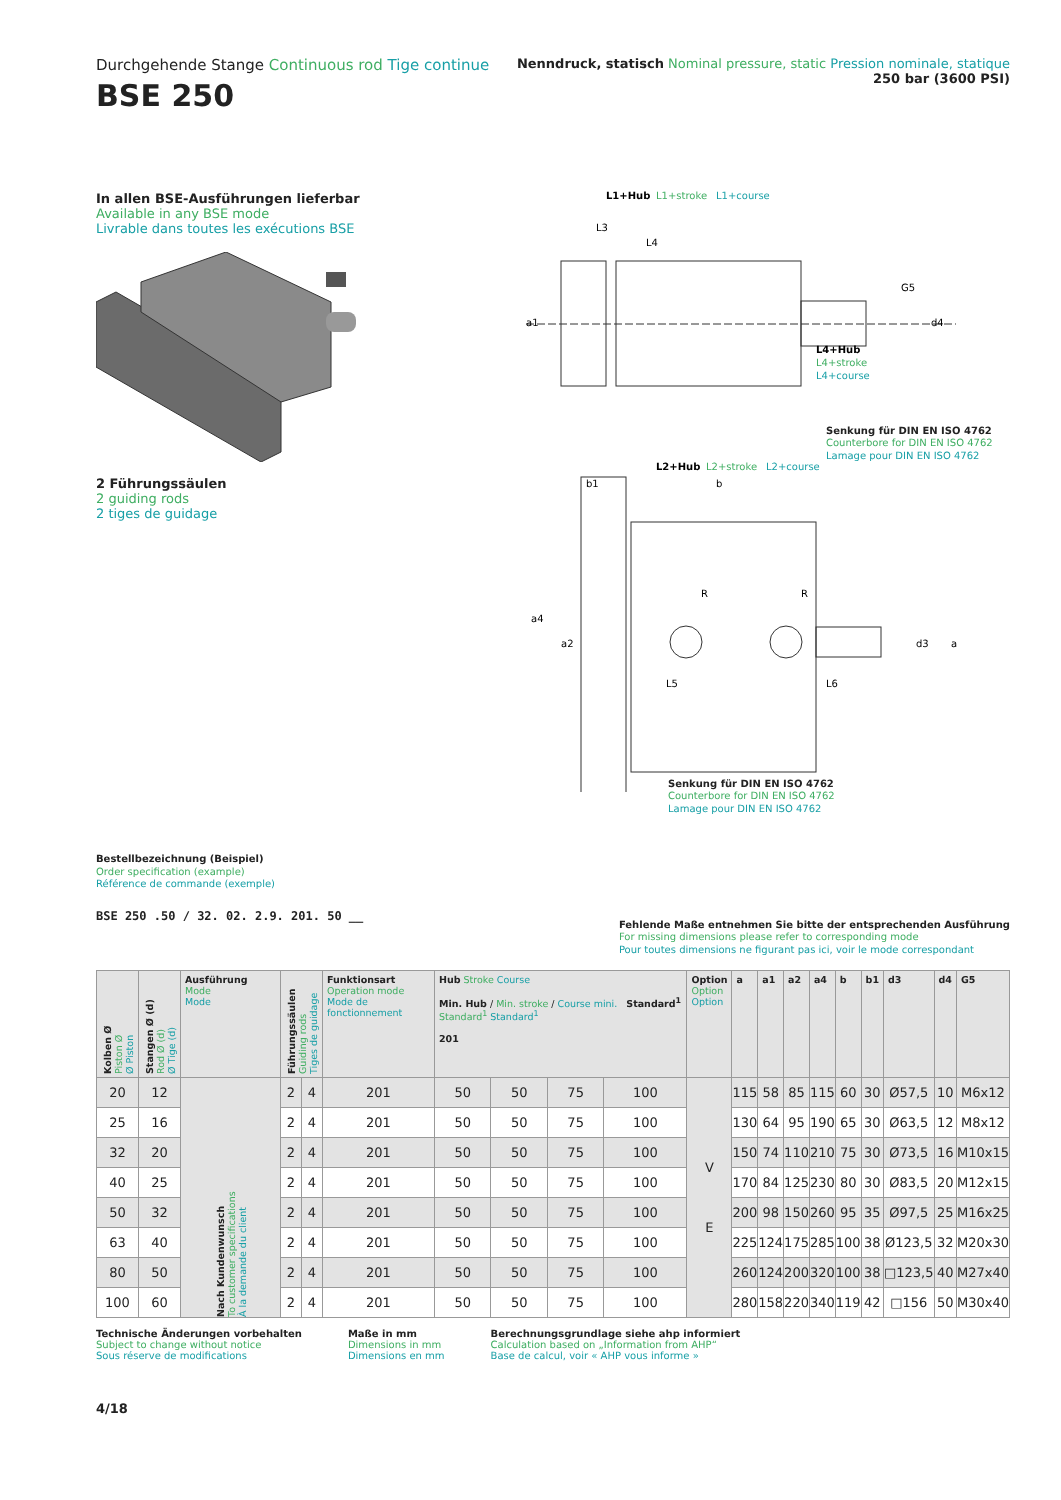Durchgehende Stange Continuous rod Tige continue
BSE 250
Nenndruck, statisch Nominal pressure, static Pression nominale, statique
250 bar (3600 PSI)
In allen BSE-Ausführungen lieferbar
Available in any BSE mode
Livrable dans toutes les exécutions BSE 2 Führungssäulen
2 guiding rods
2 tiges de guidage
L1+Hub
L1+stroke
L1+course
L3
L4
a1
d4
G5
L4+Hub
L4+stroke
L4+course
Senkung für DIN EN ISO 4762
Counterbore for DIN EN ISO 4762
Lamage pour DIN EN ISO 4762
L2+Hub
L2+stroke
L2+course
b1
b
a4
a2
d3
a
R
R
L5
L6
Senkung für DIN EN ISO 4762
Counterbore for DIN EN ISO 4762
Lamage pour DIN EN ISO 4762
Bestellbezeichnung (Beispiel)
Order specification (example)
Référence de commande (exemple)
BSE 250 .50 / 32. 02. 2.9. 201. 50 __
Fehlende Maße entnehmen Sie bitte der entsprechenden Ausführung
For missing dimensions please refer to corresponding mode
Pour toutes dimensions ne figurant pas ici, voir le mode correspondant
| Kolben Ø Piston Ø Ø Piston | Stangen Ø (d) Rod Ø (d) Ø Tige (d) | Ausführung Mode Mode | Führungssäulen Guiding rods Tiges de guidage | | Funktionsart Operation mode Mode de fonctionnement | Hub Stroke Course Min. Hub / Min. stroke / Course mini. Standard<sup>1</sup> Standard<sup>1</sup> Standard<sup>1</sup> 201 | | | | Option Option Option | a | a1 | a2 | a4 | b | b1 | d3 | d4 | G5 |
| --- | --- | --- | --- | --- | --- | --- | --- | --- | --- | --- | --- | --- | --- | --- | --- | --- | --- | --- | --- |
| 20 | 12 | Nach Kundenwunsch To customer specifications À la demande du client | 2 | 4 | 201 | 50 | 50 | 75 | 100 | V E | 115 | 58 | 85 | 115 | 60 | 30 | Ø57,5 | 10 | M6x12 |
| 25 | 16 | | 2 | 4 | 201 | 50 | 50 | 75 | 100 | | 130 | 64 | 95 | 190 | 65 | 30 | Ø63,5 | 12 | M8x12 |
| 32 | 20 | | 2 | 4 | 201 | 50 | 50 | 75 | 100 | | 150 | 74 | 110 | 210 | 75 | 30 | Ø73,5 | 16 | M10x15 |
| 40 | 25 | | 2 | 4 | 201 | 50 | 50 | 75 | 100 | | 170 | 84 | 125 | 230 | 80 | 30 | Ø83,5 | 20 | M12x15 |
| 50 | 32 | | 2 | 4 | 201 | 50 | 50 | 75 | 100 | | 200 | 98 | 150 | 260 | 95 | 35 | Ø97,5 | 25 | M16x25 |
| 63 | 40 | | 2 | 4 | 201 | 50 | 50 | 75 | 100 | | 225 | 124 | 175 | 285 | 100 | 38 | Ø123,5 | 32 | M20x30 |
| 80 | 50 | | 2 | 4 | 201 | 50 | 50 | 75 | 100 | | 260 | 124 | 200 | 320 | 100 | 38 | □123,5 | 40 | M27x40 |
| 100 | 60 | | 2 | 4 | 201 | 50 | 50 | 75 | 100 | | 280 | 158 | 220 | 340 | 119 | 42 | □156 | 50 | M30x40 |
Technische Änderungen vorbehalten
Subject to change without notice
Sous réserve de modifications
Maße in mm
Dimensions in mm
Dimensions en mm
Berechnungsgrundlage siehe ahp informiert
Calculation based on „Information from AHP“
Base de calcul, voir « AHP vous informe »
4/18